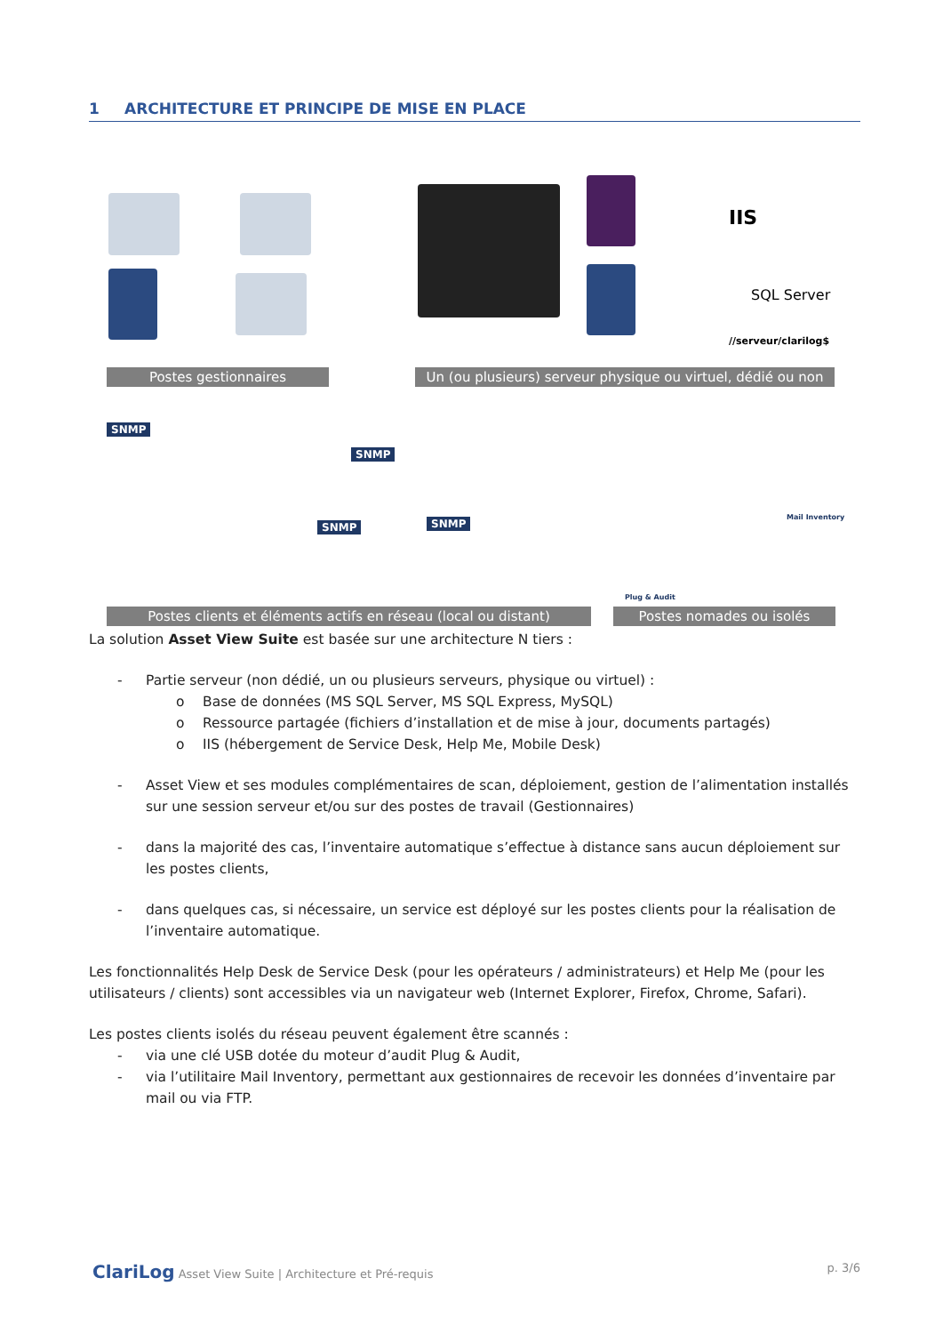1 ARCHITECTURE ET PRINCIPE DE MISE EN PLACE
IIS
SQL Server
//serveur/clarilog$
Postes gestionnaires
Un (ou plusieurs) serveur physique ou virtuel, dédié ou non
SNMP
SNMP
SNMP SNMP
Plug & Audit
Mail Inventory
Postes clients et éléments actifs en réseau (local ou distant)
Postes nomades ou isolés
La solution Asset View Suite est basée sur une architecture N tiers :
- Partie serveur (non dédié, un ou plusieurs serveurs, physique ou virtuel) :
o Base de données (MS SQL Server, MS SQL Express, MySQL)
o Ressource partagée (fichiers d’installation et de mise à jour, documents partagés)
o IIS (hébergement de Service Desk, Help Me, Mobile Desk)
- Asset View et ses modules complémentaires de scan, déploiement, gestion de l’alimentation installés sur une session serveur et/ou sur des postes de travail (Gestionnaires)
- dans la majorité des cas, l’inventaire automatique s’effectue à distance sans aucun déploiement sur les postes clients,
- dans quelques cas, si nécessaire, un service est déployé sur les postes clients pour la réalisation de l’inventaire automatique.
Les fonctionnalités Help Desk de Service Desk (pour les opérateurs / administrateurs) et Help Me (pour les utilisateurs / clients) sont accessibles via un navigateur web (Internet Explorer, Firefox, Chrome, Safari).
Les postes clients isolés du réseau peuvent également être scannés :
- via une clé USB dotée du moteur d’audit Plug & Audit,
- via l’utilitaire Mail Inventory, permettant aux gestionnaires de recevoir les données d’inventaire par mail ou via FTP.
ClariLog Asset View Suite | Architecture et Pré-requis
p. 3/6